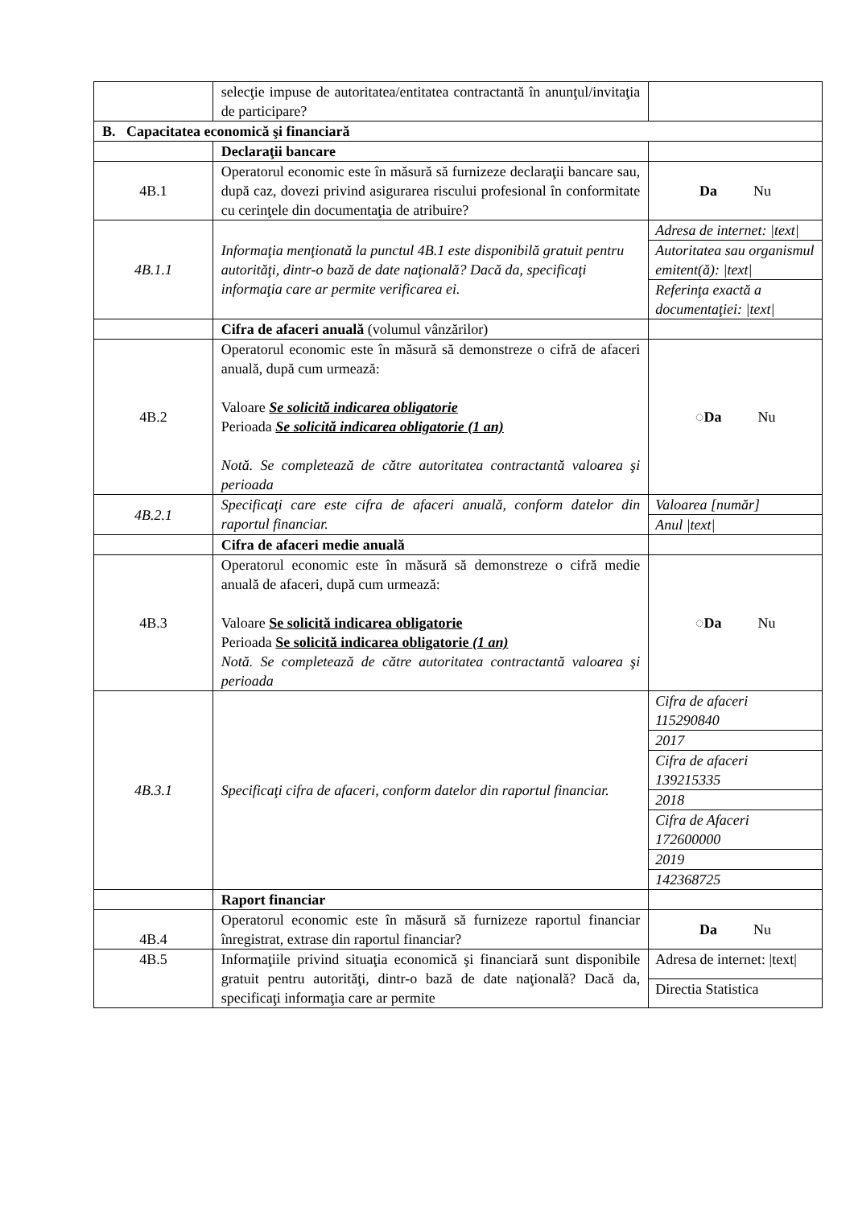| | selecţie impuse de autoritatea/entitatea contractantă în anunţul/invitaţia de participare? | |
| B. Capacitatea economică şi financiară | | |
| | Declaraţii bancare | |
| 4B.1 | Operatorul economic este în măsură să furnizeze declaraţii bancare sau, după caz, dovezi privind asigurarea riscului profesional în conformitate cu cerinţele din documentaţia de atribuire? | Da Nu |
| 4B.1.1 | Informaţia menţionată la punctul 4B.1 este disponibilă gratuit pentru autorităţi, dintr-o bază de date naţională? Dacă da, specificaţi informaţia care ar permite verificarea ei. | Adresa de internet: /text/ |
| | | Autoritatea sau organismul emitent(ă): /text/ |
| | | Referinţa exactă a documentaţiei: /text/ |
| | Cifra de afaceri anuală (volumul vânzărilor) | |
| 4B.2 | Operatorul economic este în măsură să demonstreze o cifră de afaceri anuală, după cum urmează: Valoare Se solicită indicarea obligatorie Perioada Se solicită indicarea obligatorie (1 an) Notă. Se completează de către autoritatea contractantă valoarea şi perioada | ◌ Da Nu |
| 4B.2.1 | Specificaţi care este cifra de afaceri anuală, conform datelor din raportul financiar. | Valoarea [număr] |
| | | Anul /text/ |
| | Cifra de afaceri medie anuală | |
| 4B.3 | Operatorul economic este în măsură să demonstreze o cifră medie anuală de afaceri, după cum urmează: Valoare Se solicită indicarea obligatorie Perioada Se solicită indicarea obligatorie (1 an) Notă. Se completează de către autoritatea contractantă valoarea şi perioada | ◌ Da Nu |
| 4B.3.1 | Specificaţi cifra de afaceri, conform datelor din raportul financiar. | Cifra de afaceri 115290840 |
| | | 2017 |
| | | Cifra de afaceri 139215335 |
| | | 2018 |
| | | Cifra de Afaceri 172600000 |
| | | 2019 |
| | | 142368725 |
| | Raport financiar | |
| 4B.4 | Operatorul economic este în măsură să furnizeze raportul financiar înregistrat, extrase din raportul financiar? | Da Nu |
| 4B.5 | Informaţiile privind situaţia economică şi financiară sunt disponibile gratuit pentru autorităţi, dintr-o bază de date naţională? Dacă da, specificaţi informaţia care ar permite | Adresa de internet: /text/ |
| | | Directia Statistica |